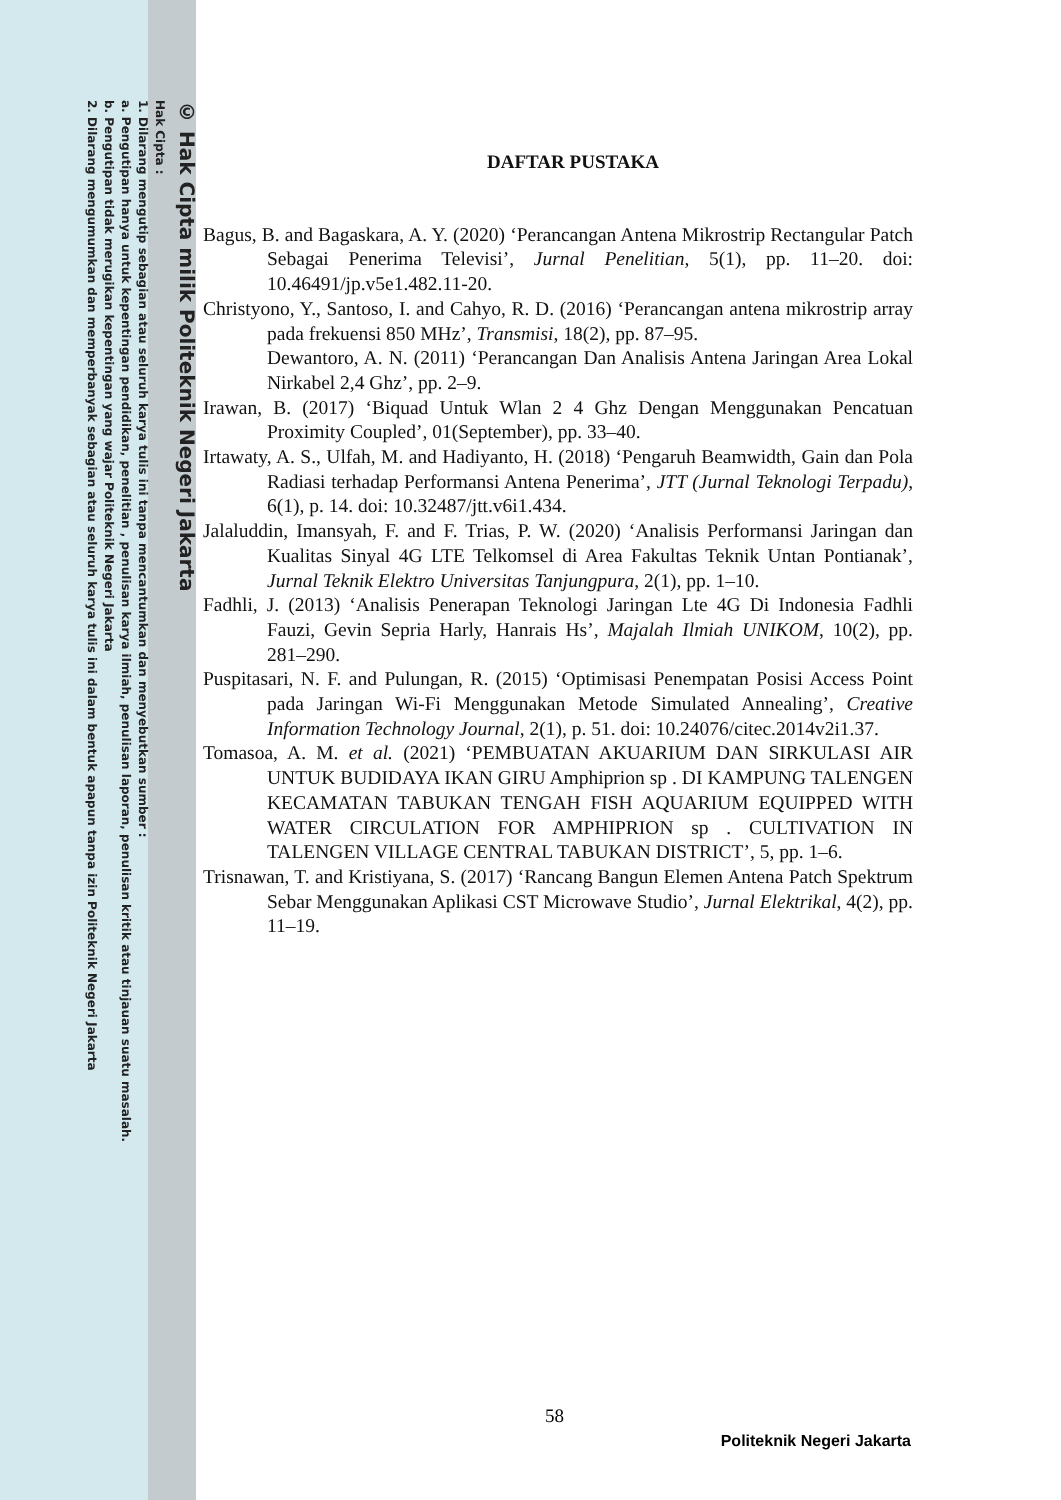© Hak Cipta milik Politeknik Negeri Jakarta
Hak Cipta :
1. Dilarang mengutip sebagian atau seluruh karya tulis ini tanpa mencantumkan dan menyebutkan sumber :
a. Pengutipan hanya untuk kepentingan pendidikan, penelitian , penulisan karya ilmiah, penulisan laporan, penulisan kritik atau tinjauan suatu masalah.
b. Pengutipan tidak merugikan kepentingan yang wajar Politeknik Negeri Jakarta
2. Dilarang mengumumkan dan memperbanyak sebagian atau seluruh karya tulis ini dalam bentuk apapun tanpa izin Politeknik Negeri Jakarta
DAFTAR PUSTAKA
Bagus, B. and Bagaskara, A. Y. (2020) ‘Perancangan Antena Mikrostrip Rectangular Patch Sebagai Penerima Televisi’, Jurnal Penelitian, 5(1), pp. 11–20. doi: 10.46491/jp.v5e1.482.11-20.
Christyono, Y., Santoso, I. and Cahyo, R. D. (2016) ‘Perancangan antena mikrostrip array pada frekuensi 850 MHz’, Transmisi, 18(2), pp. 87–95.
Dewantoro, A. N. (2011) ‘Perancangan Dan Analisis Antena Jaringan Area Lokal Nirkabel 2,4 Ghz’, pp. 2–9.
Irawan, B. (2017) ‘Biquad Untuk Wlan 2 4 Ghz Dengan Menggunakan Pencatuan Proximity Coupled’, 01(September), pp. 33–40.
Irtawaty, A. S., Ulfah, M. and Hadiyanto, H. (2018) ‘Pengaruh Beamwidth, Gain dan Pola Radiasi terhadap Performansi Antena Penerima’, JTT (Jurnal Teknologi Terpadu), 6(1), p. 14. doi: 10.32487/jtt.v6i1.434.
Jalaluddin, Imansyah, F. and F. Trias, P. W. (2020) ‘Analisis Performansi Jaringan dan Kualitas Sinyal 4G LTE Telkomsel di Area Fakultas Teknik Untan Pontianak’, Jurnal Teknik Elektro Universitas Tanjungpura, 2(1), pp. 1–10.
Fadhli, J. (2013) ‘Analisis Penerapan Teknologi Jaringan Lte 4G Di Indonesia Fadhli Fauzi, Gevin Sepria Harly, Hanrais Hs’, Majalah Ilmiah UNIKOM, 10(2), pp. 281–290.
Puspitasari, N. F. and Pulungan, R. (2015) ‘Optimisasi Penempatan Posisi Access Point pada Jaringan Wi-Fi Menggunakan Metode Simulated Annealing’, Creative Information Technology Journal, 2(1), p. 51. doi: 10.24076/citec.2014v2i1.37.
Tomasoa, A. M. et al. (2021) ‘PEMBUATAN AKUARIUM DAN SIRKULASI AIR UNTUK BUDIDAYA IKAN GIRU Amphiprion sp . DI KAMPUNG TALENGEN KECAMATAN TABUKAN TENGAH FISH AQUARIUM EQUIPPED WITH WATER CIRCULATION FOR AMPHIPRION sp . CULTIVATION IN TALENGEN VILLAGE CENTRAL TABUKAN DISTRICT’, 5, pp. 1–6.
Trisnawan, T. and Kristiyana, S. (2017) ‘Rancang Bangun Elemen Antena Patch Spektrum Sebar Menggunakan Aplikasi CST Microwave Studio’, Jurnal Elektrikal, 4(2), pp. 11–19.
58
Politeknik Negeri Jakarta